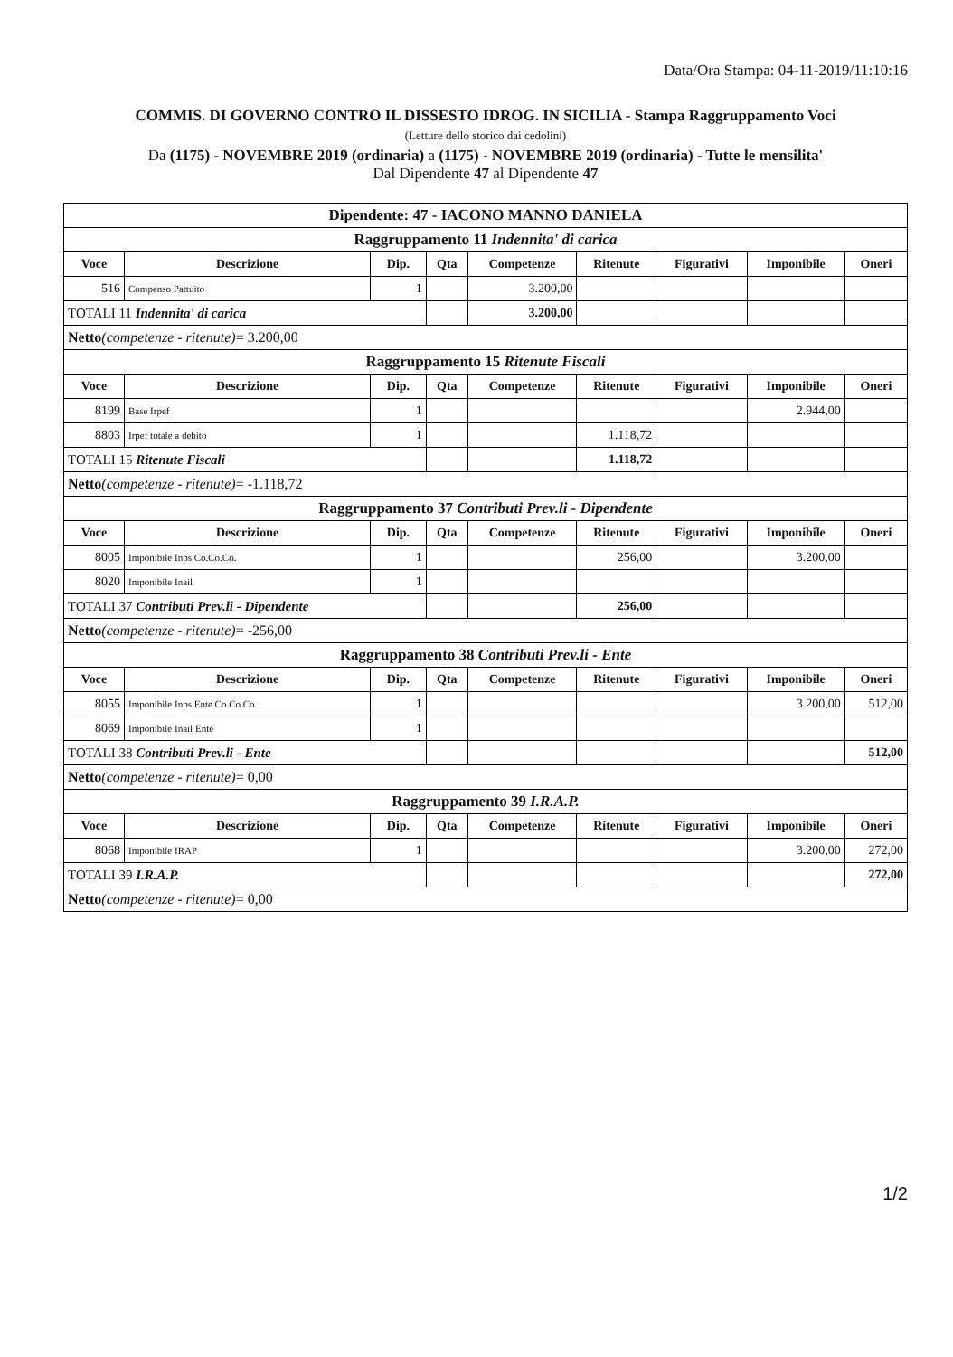Data/Ora Stampa: 04-11-2019/11:10:16
COMMIS. DI GOVERNO CONTRO IL DISSESTO IDROG. IN SICILIA - Stampa Raggruppamento Voci
(Letture dello storico dai cedolini)
Da (1175) - NOVEMBRE 2019 (ordinaria) a (1175) - NOVEMBRE 2019 (ordinaria) - Tutte le mensilita'
Dal Dipendente 47 al Dipendente 47
| Dipendente: 47 - IACONO MANNO DANIELA | | | | | | | | |
| Raggruppamento 11 Indennita' di carica | | | | | | | | |
| Voce | Descrizione | Dip. | Qta | Competenze | Ritenute | Figurativi | Imponibile | Oneri |
| 516 | Compenso Pattuito | 1 | | 3.200,00 | | | | |
| TOTALI 11 Indennita' di carica | | | | 3.200,00 | | | | |
| Netto (competenze - ritenute) = 3.200,00 | | | | | | | | |
| Raggruppamento 15 Ritenute Fiscali | | | | | | | | |
| Voce | Descrizione | Dip. | Qta | Competenze | Ritenute | Figurativi | Imponibile | Oneri |
| 8199 | Base Irpef | 1 | | | | | 2.944,00 | |
| 8803 | Irpef totale a debito | 1 | | | 1.118,72 | | | |
| TOTALI 15 Ritenute Fiscali | | | | | 1.118,72 | | | |
| Netto (competenze - ritenute) = -1.118,72 | | | | | | | | |
| Raggruppamento 37 Contributi Prev.li - Dipendente | | | | | | | | |
| Voce | Descrizione | Dip. | Qta | Competenze | Ritenute | Figurativi | Imponibile | Oneri |
| 8005 | Imponibile Inps Co.Co.Co. | 1 | | | 256,00 | | 3.200,00 | |
| 8020 | Imponibile Inail | 1 | | | | | | |
| TOTALI 37 Contributi Prev.li - Dipendente | | | | | 256,00 | | | |
| Netto (competenze - ritenute) = -256,00 | | | | | | | | |
| Raggruppamento 38 Contributi Prev.li - Ente | | | | | | | | |
| Voce | Descrizione | Dip. | Qta | Competenze | Ritenute | Figurativi | Imponibile | Oneri |
| 8055 | Imponibile Inps Ente Co.Co.Co. | 1 | | | | | 3.200,00 | 512,00 |
| 8069 | Imponibile Inail Ente | 1 | | | | | | |
| TOTALI 38 Contributi Prev.li - Ente | | | | | | | | 512,00 |
| Netto (competenze - ritenute) = 0,00 | | | | | | | | |
| Raggruppamento 39 I.R.A.P. | | | | | | | | |
| Voce | Descrizione | Dip. | Qta | Competenze | Ritenute | Figurativi | Imponibile | Oneri |
| 8068 | Imponibile IRAP | 1 | | | | | 3.200,00 | 272,00 |
| TOTALI 39 I.R.A.P. | | | | | | | | 272,00 |
| Netto (competenze - ritenute) = 0,00 | | | | | | | | |
1/2